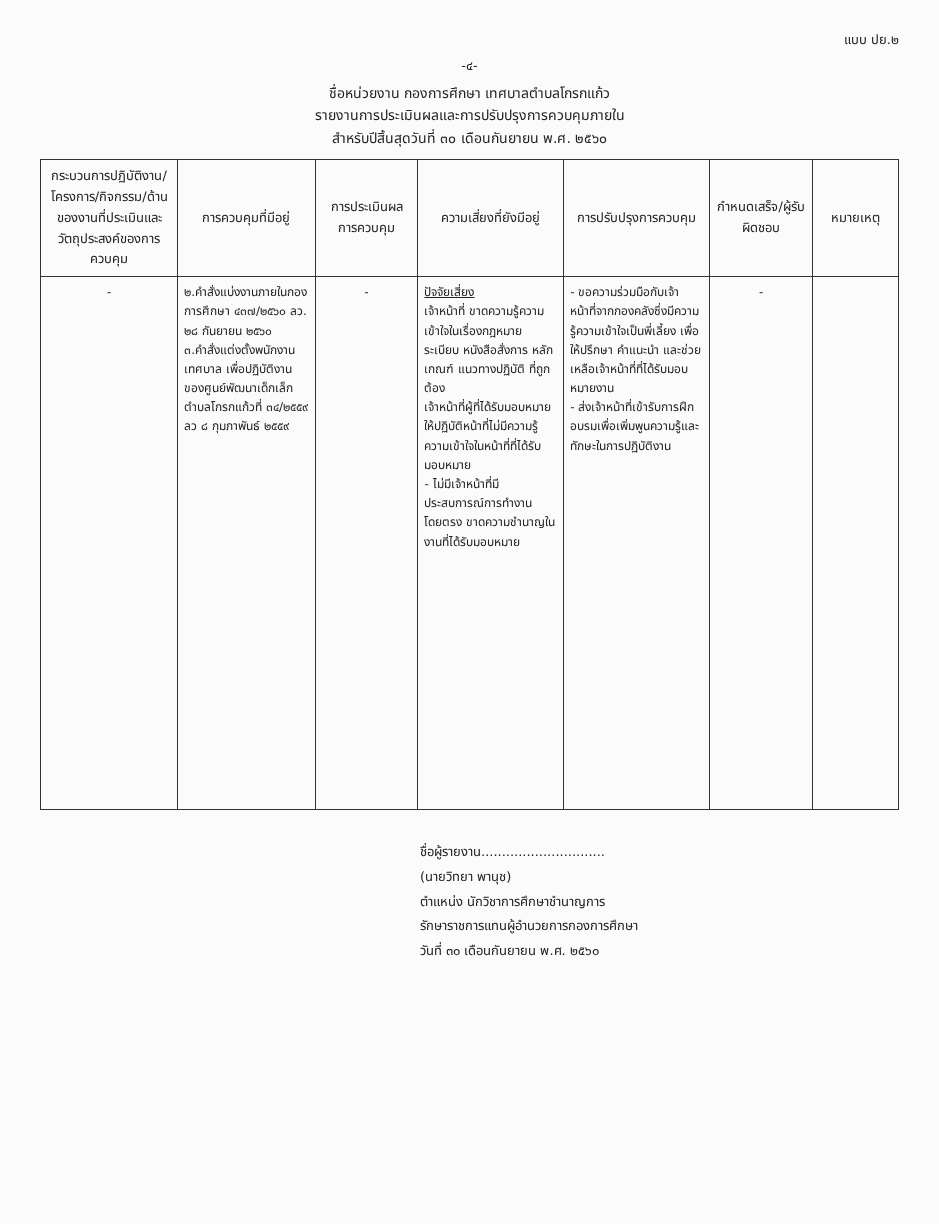แบบ ปย.๒
-๔-
ชื่อหน่วยงาน กองการศึกษา เทศบาลตำบลโกรกแก้ว
รายงานการประเมินผลและการปรับปรุงการควบคุมภายใน
สำหรับปีสิ้นสุดวันที่ ๓๐ เดือนกันยายน พ.ศ. ๒๕๖๐
| กระบวนการปฏิบัติงาน/โครงการ/กิจกรรม/ด้านของงานที่ประเมินและวัตถุประสงค์ของการควบคุม | การควบคุมที่มีอยู่ | การประเมินผลการควบคุม | ความเสี่ยงที่ยังมีอยู่ | การปรับปรุงการควบคุม | กำหนดเสร็จ/ผู้รับผิดชอบ | หมายเหตุ |
| --- | --- | --- | --- | --- | --- | --- |
| - | ๒.คำสั่งแบ่งงานภายในกองการศึกษา ๔๓๗/๒๕๖๐ ลว. ๒๘ กันยายน ๒๕๖๐ ๓.คำสั่งแต่งตั้งพนักงานเทศบาล เพื่อปฏิบัติงานของศูนย์พัฒนาเด็กเล็กตำบลโกรกแก้วที่ ๓๔/๒๕๕๙ ลว ๘ กุมภาพันธ์ ๒๕๕๙ | - | ปัจจัยเสี่ยง เจ้าหน้าที่ ขาดความรู้ความเข้าใจในเรื่องกฎหมาย ระเบียบ หนังสือสั่งการ หลักเกณฑ์ แนวทางปฏิบัติ ที่ถูกต้อง เจ้าหน้าที่ผู้ที่ได้รับมอบหมายให้ปฏิบัติหน้าที่ไม่มีความรู้ ความเข้าใจในหน้าที่ที่ได้รับมอบหมาย - ไม่มีเจ้าหน้าที่มีประสบการณ์การทำงานโดยตรง ขาดความชำนาญในงานที่ได้รับมอบหมาย | - ขอความร่วมมือกับเจ้าหน้าที่จากกองคลังซึ่งมีความรู้ความเข้าใจเป็นพี่เลี้ยง เพื่อให้ปรึกษา คำแนะนำ และช่วยเหลือเจ้าหน้าที่ที่ได้รับมอบหมายงาน - ส่งเจ้าหน้าที่เข้ารับการฝึกอบรมเพื่อเพิ่มพูนความรู้และทักษะในการปฏิบัติงาน | - | |
ชื่อผู้รายงาน..............................
(นายวิทยา พานุช)
ตำแหน่ง นักวิชาการศึกษาชำนาญการ
รักษาราชการแทนผู้อำนวยการกองการศึกษา
วันที่ ๓๐ เดือนกันยายน พ.ศ. ๒๕๖๐